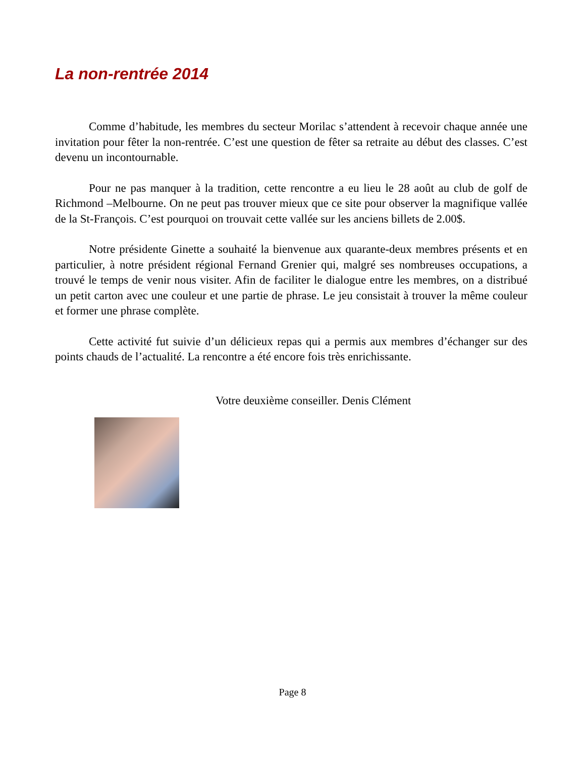La non-rentrée 2014
Comme d’habitude, les membres du secteur Morilac s’attendent à recevoir chaque année une invitation pour fêter la non-rentrée. C’est une question de fêter sa retraite au début des classes. C’est devenu un incontournable.
Pour ne pas manquer à la tradition, cette rencontre a eu lieu le 28 août au club de golf de Richmond –Melbourne. On ne peut pas trouver mieux que ce site pour observer la magnifique vallée de la St-François. C’est pourquoi on trouvait cette vallée sur les anciens billets de 2.00$.
Notre présidente Ginette a souhaité la bienvenue aux quarante-deux membres présents et en particulier, à notre président régional Fernand Grenier qui, malgré ses nombreuses occupations, a trouvé le temps de venir nous visiter. Afin de faciliter le dialogue entre les membres, on a distribué un petit carton avec une couleur et une partie de phrase. Le jeu consistait à trouver la même couleur et former une phrase complète.
Cette activité fut suivie d’un délicieux repas qui a permis aux membres d’échanger sur des points chauds de l’actualité. La rencontre a été encore fois très enrichissante.
Votre deuxième conseiller. Denis Clément
Page 8